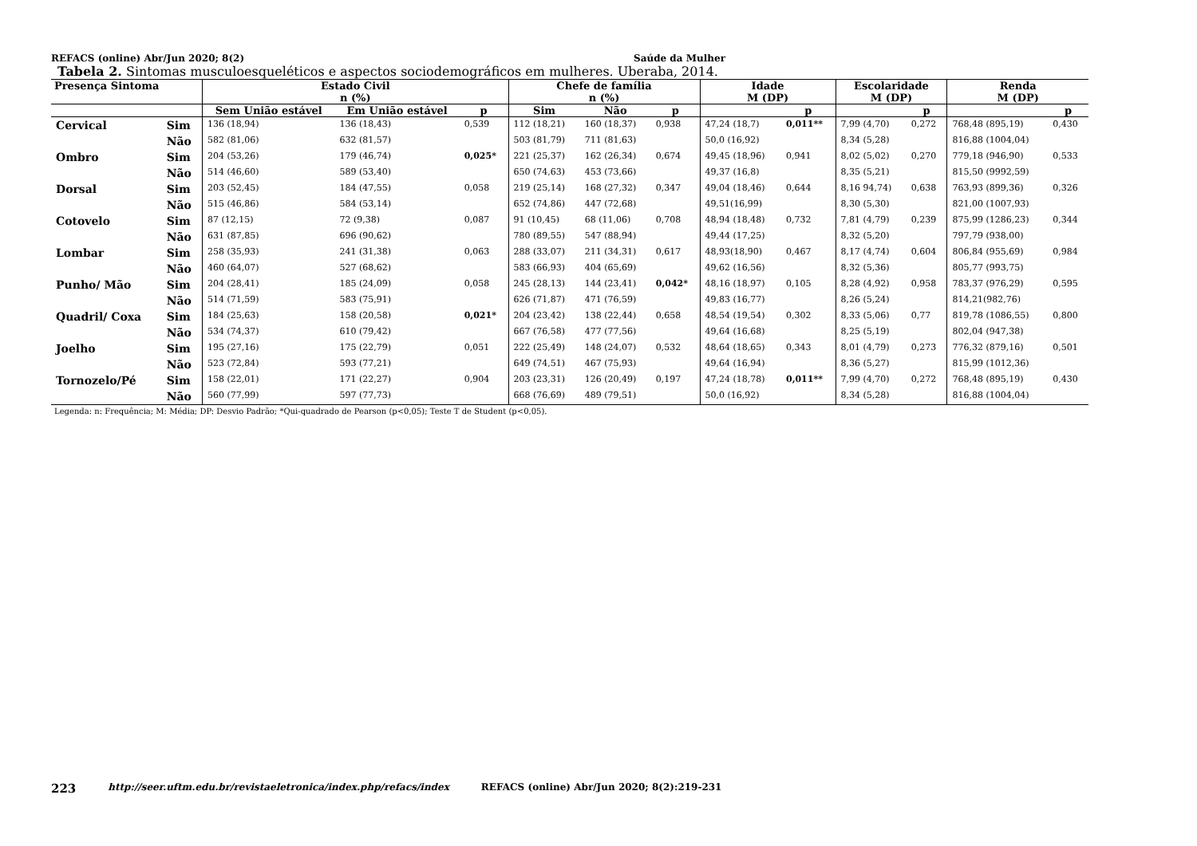REFACS (online) Abr/Jun 2020; 8(2) Saúde da Mulher
Tabela 2. Sintomas musculoesqueléticos e aspectos sociodemográficos em mulheres. Uberaba, 2014.
| Presença Sintoma | | Estado Civil n (%) | | | Chefe de família n (%) | | | Idade M (DP) | | Escolaridade M (DP) | | Renda M (DP) | |
| --- | --- | --- | --- | --- | --- | --- | --- | --- | --- | --- | --- | --- | --- |
| | | Sem União estável | Em União estável | p | Sim | Não | p | | p | | p | | p |
| Cervical | Sim | 136 (18,94) | 136 (18,43) | 0,539 | 112 (18,21) | 160 (18,37) | 0,938 | 47,24 (18,7) | 0,011** | 7,99 (4,70) | 0,272 | 768,48 (895,19) | 0,430 |
| | Não | 582 (81,06) | 632 (81,57) | | 503 (81,79) | 711 (81,63) | | 50,0 (16,92) | | 8,34 (5,28) | | 816,88 (1004,04) | |
| Ombro | Sim | 204 (53,26) | 179 (46,74) | 0,025* | 221 (25,37) | 162 (26,34) | 0,674 | 49,45 (18,96) | 0,941 | 8,02 (5,02) | 0,270 | 779,18 (946,90) | 0,533 |
| | Não | 514 (46,60) | 589 (53,40) | | 650 (74,63) | 453 (73,66) | | 49,37 (16,8) | | 8,35 (5,21) | | 815,50 (9992,59) | |
| Dorsal | Sim | 203 (52,45) | 184 (47,55) | 0,058 | 219 (25,14) | 168 (27,32) | 0,347 | 49,04 (18,46) | 0,644 | 8,16 94,74) | 0,638 | 763,93 (899,36) | 0,326 |
| | Não | 515 (46,86) | 584 (53,14) | | 652 (74,86) | 447 (72,68) | | 49,51(16,99) | | 8,30 (5,30) | | 821,00 (1007,93) | |
| Cotovelo | Sim | 87 (12,15) | 72 (9,38) | 0,087 | 91 (10,45) | 68 (11,06) | 0,708 | 48,94 (18,48) | 0,732 | 7,81 (4,79) | 0,239 | 875,99 (1286,23) | 0,344 |
| | Não | 631 (87,85) | 696 (90,62) | | 780 (89,55) | 547 (88,94) | | 49,44 (17,25) | | 8,32 (5,20) | | 797,79 (938,00) | |
| Lombar | Sim | 258 (35,93) | 241 (31,38) | 0,063 | 288 (33,07) | 211 (34,31) | 0,617 | 48,93(18,90) | 0,467 | 8,17 (4,74) | 0,604 | 806,84 (955,69) | 0,984 |
| | Não | 460 (64,07) | 527 (68,62) | | 583 (66,93) | 404 (65,69) | | 49,62 (16,56) | | 8,32 (5,36) | | 805,77 (993,75) | |
| Punho/ Mão | Sim | 204 (28,41) | 185 (24,09) | 0,058 | 245 (28,13) | 144 (23,41) | 0,042* | 48,16 (18,97) | 0,105 | 8,28 (4,92) | 0,958 | 783,37 (976,29) | 0,595 |
| | Não | 514 (71,59) | 583 (75,91) | | 626 (71,87) | 471 (76,59) | | 49,83 (16,77) | | 8,26 (5,24) | | 814,21(982,76) | |
| Quadril/ Coxa | Sim | 184 (25,63) | 158 (20,58) | 0,021* | 204 (23,42) | 138 (22,44) | 0,658 | 48,54 (19,54) | 0,302 | 8,33 (5,06) | 0,77 | 819,78 (1086,55) | 0,800 |
| | Não | 534 (74,37) | 610 (79,42) | | 667 (76,58) | 477 (77,56) | | 49,64 (16,68) | | 8,25 (5,19) | | 802,04 (947,38) | |
| Joelho | Sim | 195 (27,16) | 175 (22,79) | 0,051 | 222 (25,49) | 148 (24,07) | 0,532 | 48,64 (18,65) | 0,343 | 8,01 (4,79) | 0,273 | 776,32 (879,16) | 0,501 |
| | Não | 523 (72,84) | 593 (77,21) | | 649 (74,51) | 467 (75,93) | | 49,64 (16,94) | | 8,36 (5,27) | | 815,99 (1012,36) | |
| Tornozelo/Pé | Sim | 158 (22,01) | 171 (22,27) | 0,904 | 203 (23,31) | 126 (20,49) | 0,197 | 47,24 (18,78) | 0,011** | 7,99 (4,70) | 0,272 | 768,48 (895,19) | 0,430 |
| | Não | 560 (77,99) | 597 (77,73) | | 668 (76,69) | 489 (79,51) | | 50,0 (16,92) | | 8,34 (5,28) | | 816,88 (1004,04) | |
Legenda: n: Frequência; M: Média; DP: Desvio Padrão; *Qui-quadrado de Pearson (p<0,05); Teste T de Student (p<0,05).
223 http://seer.uftm.edu.br/revistaeletronica/index.php/refacs/index REFACS (online) Abr/Jun 2020; 8(2):219-231